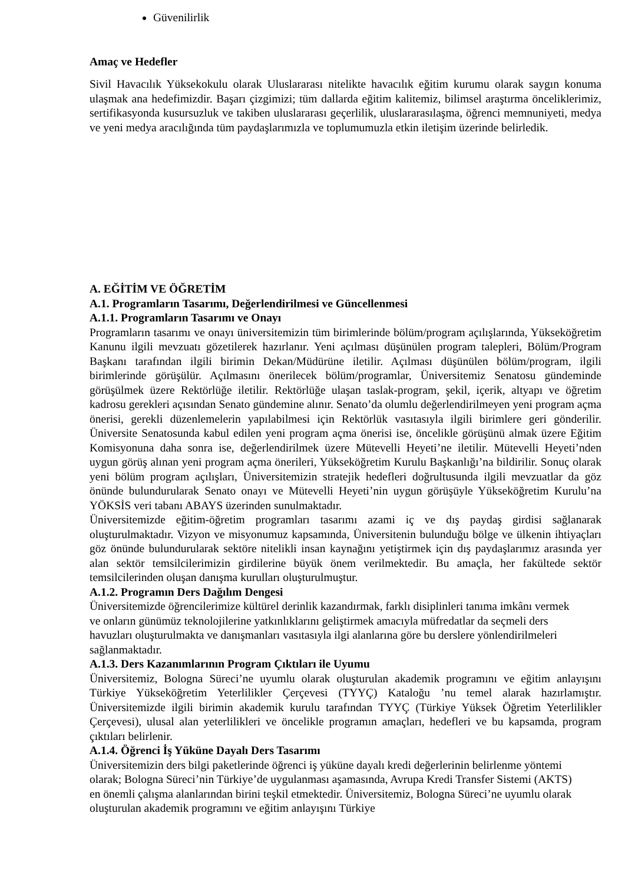Güvenilirlik
Amaç ve Hedefler
Sivil Havacılık Yüksekokulu olarak Uluslararası nitelikte havacılık eğitim kurumu olarak saygın konuma ulaşmak ana hedefimizdir. Başarı çizgimizi; tüm dallarda eğitim kalitemiz, bilimsel araştırma önceliklerimiz, sertifikasyonda kusursuzluk ve takiben uluslararası geçerlilik, uluslararasılaşma, öğrenci memnuniyeti, medya ve yeni medya aracılığında tüm paydaşlarımızla ve toplumumuzla etkin iletişim üzerinde belirledik.
A. EĞİTİM VE ÖĞRETİM
A.1. Programların Tasarımı, Değerlendirilmesi ve Güncellenmesi
A.1.1. Programların Tasarımı ve Onayı
Programların tasarımı ve onayı üniversitemizin tüm birimlerinde bölüm/program açılışlarında, Yükseköğretim Kanunu ilgili mevzuatı gözetilerek hazırlanır. Yeni açılması düşünülen program talepleri, Bölüm/Program Başkanı tarafından ilgili birimin Dekan/Müdürüne iletilir. Açılması düşünülen bölüm/program, ilgili birimlerinde görüşülür. Açılmasını önerilecek bölüm/programlar, Üniversitemiz Senatosu gündeminde görüşülmek üzere Rektörlüğe iletilir. Rektörlüğe ulaşan taslak-program, şekil, içerik, altyapı ve öğretim kadrosu gerekleri açısından Senato gündemine alınır. Senato’da olumlu değerlendirilmeyen yeni program açma önerisi, gerekli düzenlemelerin yapılabilmesi için Rektörlük vasıtasıyla ilgili birimlere geri gönderilir. Üniversite Senatosunda kabul edilen yeni program açma önerisi ise, öncelikle görüşünü almak üzere Eğitim Komisyonuna daha sonra ise, değerlendirilmek üzere Mütevelli Heyeti’ne iletilir. Mütevelli Heyeti’nden uygun görüş alınan yeni program açma önerileri, Yükseköğretim Kurulu Başkanlığı’na bildirilir. Sonuç olarak yeni bölüm program açılışları, Üniversitemizin stratejik hedefleri doğrultusunda ilgili mevzuatlar da göz önünde bulundurularak Senato onayı ve Mütevelli Heyeti’nin uygun görüşüyle Yükseköğretim Kurulu’na YÖKSİS veri tabanı ABAYS üzerinden sunulmaktadır.
Üniversitemizde eğitim-öğretim programları tasarımı azami iç ve dış paydaş girdisi sağlanarak oluşturulmaktadır. Vizyon ve misyonumuz kapsamında, Üniversitenin bulunduğu bölge ve ülkenin ihtiyaçları göz önünde bulundurularak sektöre nitelikli insan kaynağını yetiştirmek için dış paydaşlarımız arasında yer alan sektör temsilcilerimizin girdilerine büyük önem verilmektedir. Bu amaçla, her fakültede sektör temsilcilerinden oluşan danışma kurulları oluşturulmuştur.
A.1.2. Programın Ders Dağılım Dengesi
Üniversitemizde öğrencilerimize kültürel derinlik kazandırmak, farklı disiplinleri tanıma imkânı vermek ve onların günümüz teknolojilerine yatkınlıklarını geliştirmek amacıyla müfredatlar da seçmeli ders havuzları oluşturulmakta ve danışmanları vasıtasıyla ilgi alanlarına göre bu derslere yönlendirilmeleri sağlanmaktadır.
A.1.3. Ders Kazanımlarının Program Çıktıları ile Uyumu
Üniversitemiz, Bologna Süreci’ne uyumlu olarak oluşturulan akademik programını ve eğitim anlayışını Türkiye Yükseköğretim Yeterlilikler Çerçevesi (TYYÇ) Kataloğu ’nu temel alarak hazırlamıştır. Üniversitemizde ilgili birimin akademik kurulu tarafından TYYÇ (Türkiye Yüksek Öğretim Yeterlilikler Çerçevesi), ulusal alan yeterlilikleri ve öncelikle programın amaçları, hedefleri ve bu kapsamda, program çıktıları belirlenir.
A.1.4. Öğrenci İş Yüküne Dayalı Ders Tasarımı
Üniversitemizin ders bilgi paketlerinde öğrenci iş yüküne dayalı kredi değerlerinin belirlenme yöntemi olarak; Bologna Süreci’nin Türkiye’de uygulanması aşamasında, Avrupa Kredi Transfer Sistemi (AKTS) en önemli çalışma alanlarından birini teşkil etmektedir. Üniversitemiz, Bologna Süreci’ne uyumlu olarak oluşturulan akademik programını ve eğitim anlayışını Türkiye